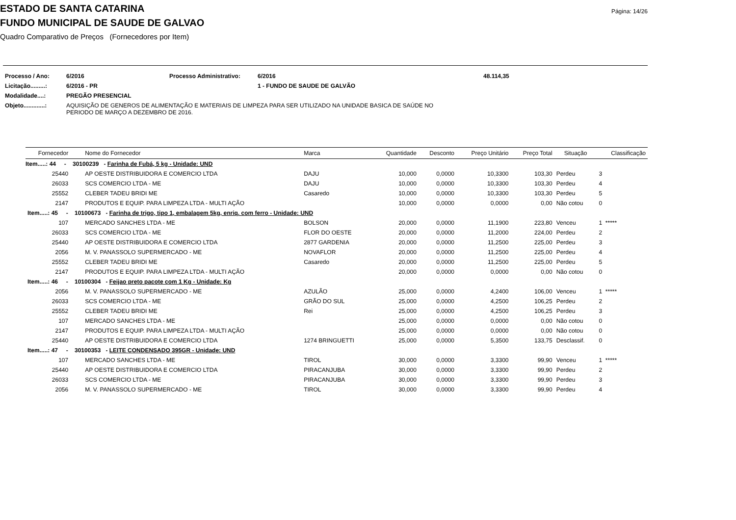Página: 14/26
ESTADO DE SANTA CATARINA
FUNDO MUNICIPAL DE SAUDE DE GALVAO
Quadro Comparativo de Preços (Fornecedores por Item)
| Processo / Ano: | 6/2016 | Processo Administrativo: | 6/2016 | 48.114,35 |
| Licitação.........: | 6/2016 - PR | | 1 - FUNDO DE SAUDE DE GALVÃO | |
| Modalidade....: | PREGÃO PRESENCIAL | | | |
| Objeto.............: | AQUISIÇÃO DE GENEROS DE ALIMENTAÇÃO E MATERIAIS DE LIMPEZA PARA SER UTILIZADO NA UNIDADE BASICA DE SAÚDE NO PERIODO DE MARÇO A DEZEMBRO DE 2016. | | | |
| Fornecedor | Nome do Fornecedor | Marca | Quantidade | Desconto | Preço Unitário | Preço Total | Situação | Classificação |
| --- | --- | --- | --- | --- | --- | --- | --- | --- |
| Item.....: 44 - 30100239 - Farinha de Fubá, 5 kg - Unidade: UND | | | | | | | | |
| 25440 | AP OESTE DISTRIBUIDORA E COMERCIO LTDA | DAJU | 10,000 | 0,0000 | 10,3300 | 103,30 | Perdeu | 3 |
| 26033 | SCS COMERCIO LTDA - ME | DAJU | 10,000 | 0,0000 | 10,3300 | 103,30 | Perdeu | 4 |
| 25552 | CLEBER TADEU BRIDI ME | Casaredo | 10,000 | 0,0000 | 10,3300 | 103,30 | Perdeu | 5 |
| 2147 | PRODUTOS E EQUIP. PARA LIMPEZA LTDA - MULTI AÇÃO | | 10,000 | 0,0000 | 0,0000 | 0,00 | Não cotou | 0 |
| Item.....: 45 - 10100673 - Farinha de trigo, tipo 1, embalagem 5kg, enriq. com ferro - Unidade: UND | | | | | | | | |
| 107 | MERCADO SANCHES LTDA - ME | BOLSON | 20,000 | 0,0000 | 11,1900 | 223,80 | Venceu | 1 ***** |
| 26033 | SCS COMERCIO LTDA - ME | FLOR DO OESTE | 20,000 | 0,0000 | 11,2000 | 224,00 | Perdeu | 2 |
| 25440 | AP OESTE DISTRIBUIDORA E COMERCIO LTDA | 2877 GARDENIA | 20,000 | 0,0000 | 11,2500 | 225,00 | Perdeu | 3 |
| 2056 | M. V. PANASSOLO SUPERMERCADO - ME | NOVAFLOR | 20,000 | 0,0000 | 11,2500 | 225,00 | Perdeu | 4 |
| 25552 | CLEBER TADEU BRIDI ME | Casaredo | 20,000 | 0,0000 | 11,2500 | 225,00 | Perdeu | 5 |
| 2147 | PRODUTOS E EQUIP. PARA LIMPEZA LTDA - MULTI AÇÃO | | 20,000 | 0,0000 | 0,0000 | 0,00 | Não cotou | 0 |
| Item.....: 46 - 10100304 - Feijao preto pacote com 1 Kg - Unidade: Kg | | | | | | | | |
| 2056 | M. V. PANASSOLO SUPERMERCADO - ME | AZULÃO | 25,000 | 0,0000 | 4,2400 | 106,00 | Venceu | 1 ***** |
| 26033 | SCS COMERCIO LTDA - ME | GRÃO DO SUL | 25,000 | 0,0000 | 4,2500 | 106,25 | Perdeu | 2 |
| 25552 | CLEBER TADEU BRIDI ME | Rei | 25,000 | 0,0000 | 4,2500 | 106,25 | Perdeu | 3 |
| 107 | MERCADO SANCHES LTDA - ME | | 25,000 | 0,0000 | 0,0000 | 0,00 | Não cotou | 0 |
| 2147 | PRODUTOS E EQUIP. PARA LIMPEZA LTDA - MULTI AÇÃO | | 25,000 | 0,0000 | 0,0000 | 0,00 | Não cotou | 0 |
| 25440 | AP OESTE DISTRIBUIDORA E COMERCIO LTDA | 1274 BRINGUETTI | 25,000 | 0,0000 | 5,3500 | 133,75 | Desclassif. | 0 |
| Item.....: 47 - 30100353 - LEITE CONDENSADO 395GR - Unidade: UND | | | | | | | | |
| 107 | MERCADO SANCHES LTDA - ME | TIROL | 30,000 | 0,0000 | 3,3300 | 99,90 | Venceu | 1 ***** |
| 25440 | AP OESTE DISTRIBUIDORA E COMERCIO LTDA | PIRACANJUBA | 30,000 | 0,0000 | 3,3300 | 99,90 | Perdeu | 2 |
| 26033 | SCS COMERCIO LTDA - ME | PIRACANJUBA | 30,000 | 0,0000 | 3,3300 | 99,90 | Perdeu | 3 |
| 2056 | M. V. PANASSOLO SUPERMERCADO - ME | TIROL | 30,000 | 0,0000 | 3,3300 | 99,90 | Perdeu | 4 |